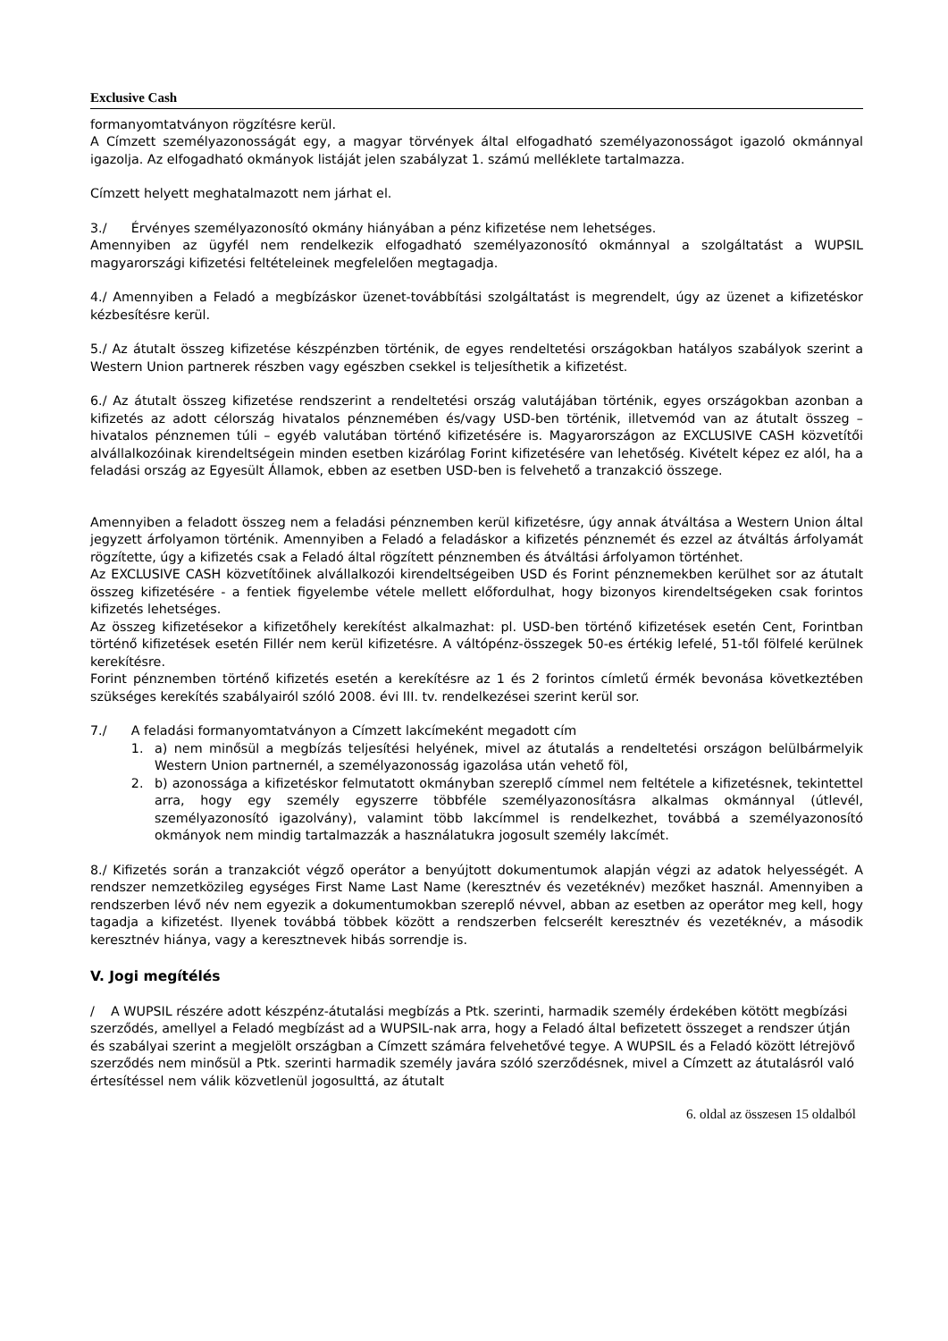Exclusive Cash
formanyomtatványon rögzítésre kerül.
A Címzett személyazonosságát egy, a magyar törvények által elfogadható személyazonosságot igazoló okmánnyal igazolja. Az elfogadható okmányok listáját jelen szabályzat 1. számú melléklete tartalmazza.
Címzett helyett meghatalmazott nem járhat el.
3./ Érvényes személyazonosító okmány hiányában a pénz kifizetése nem lehetséges.
Amennyiben az ügyfél nem rendelkezik elfogadható személyazonosító okmánnyal a szolgáltatást a WUPSIL magyarországi kifizetési feltételeinek megfelelően megtagadja.
4./ Amennyiben a Feladó a megbízáskor üzenet-továbbítási szolgáltatást is megrendelt, úgy az üzenet a kifizetéskor kézbesítésre kerül.
5./ Az átutalt összeg kifizetése készpénzben történik, de egyes rendeltetési országokban hatályos szabályok szerint a Western Union partnerek részben vagy egészben csekkel is teljesíthetik a kifizetést.
6./ Az átutalt összeg kifizetése rendszerint a rendeltetési ország valutájában történik, egyes országokban azonban a kifizetés az adott célország hivatalos pénznemében és/vagy USD-ben történik, illetvemód van az átutalt összeg – hivatalos pénznemen túli – egyéb valutában történő kifizetésére is. Magyarországon az EXCLUSIVE CASH közvetítői alvállalkozóinak kirendeltségein minden esetben kizárólag Forint kifizetésére van lehetőség. Kivételt képez ez alól, ha a feladási ország az Egyesült Államok, ebben az esetben USD-ben is felvehető a tranzakció összege.
Amennyiben a feladott összeg nem a feladási pénznemben kerül kifizetésre, úgy annak átváltása a Western Union által jegyzett árfolyamon történik. Amennyiben a Feladó a feladáskor a kifizetés pénznemét és ezzel az átváltás árfolyamát rögzítette, úgy a kifizetés csak a Feladó által rögzített pénznemben és átváltási árfolyamon történhet.
Az EXCLUSIVE CASH közvetítőinek alvállalkozói kirendeltségeiben USD és Forint pénznemekben kerülhet sor az átutalt összeg kifizetésére - a fentiek figyelembe vétele mellett előfordulhat, hogy bizonyos kirendeltségeken csak forintos kifizetés lehetséges.
Az összeg kifizetésekor a kifizetőhely kerekítést alkalmazhat: pl. USD-ben történő kifizetések esetén Cent, Forintban történő kifizetések esetén Fillér nem kerül kifizetésre. A váltópénz-összegek 50-es értékig lefelé, 51-től fölfelé kerülnek kerekítésre.
Forint pénznemben történő kifizetés esetén a kerekítésre az 1 és 2 forintos címletű érmék bevonása következtében szükséges kerekítés szabályairól szóló 2008. évi III. tv. rendelkezései szerint kerül sor.
7./ A feladási formanyomtatványon a Címzett lakcímeként megadott cím
1. a) nem minősül a megbízás teljesítési helyének, mivel az átutalás a rendeltetési országon belülbármelyik Western Union partnernél, a személyazonosság igazolása után vehető föl,
2. b) azonossága a kifizetéskor felmutatott okmányban szereplő címmel nem feltétele a kifizetésnek, tekintettel arra, hogy egy személy egyszerre többféle személyazonosításra alkalmas okmánnyal (útlevél, személyazonosító igazolvány), valamint több lakcímmel is rendelkezhet, továbbá a személyazonosító okmányok nem mindig tartalmazzák a használatukra jogosult személy lakcímét.
8./ Kifizetés során a tranzakciót végző operátor a benyújtott dokumentumok alapján végzi az adatok helyességét. A rendszer nemzetközileg egységes First Name Last Name (keresztnév és vezetéknév) mezőket használ. Amennyiben a rendszerben lévő név nem egyezik a dokumentumokban szereplő névvel, abban az esetben az operátor meg kell, hogy tagadja a kifizetést. Ilyenek továbbá többek között a rendszerben felcserélt keresztnév és vezetéknév, a második keresztnév hiánya, vagy a keresztnevek hibás sorrendje is.
V. Jogi megítélés
/ A WUPSIL részére adott készpénz-átutalási megbízás a Ptk. szerinti, harmadik személy érdekében kötött megbízási szerződés, amellyel a Feladó megbízást ad a WUPSIL-nak arra, hogy a Feladó által befizetett összeget a rendszer útján és szabályai szerint a megjelölt országban a Címzett számára felvehetővé tegye. A WUPSIL és a Feladó között létrejövő szerződés nem minősül a Ptk. szerinti harmadik személy javára szóló szerződésnek, mivel a Címzett az átutalásról való értesítéssel nem válik közvetlenül jogosulttá, az átutalt
6. oldal az összesen 15 oldalból